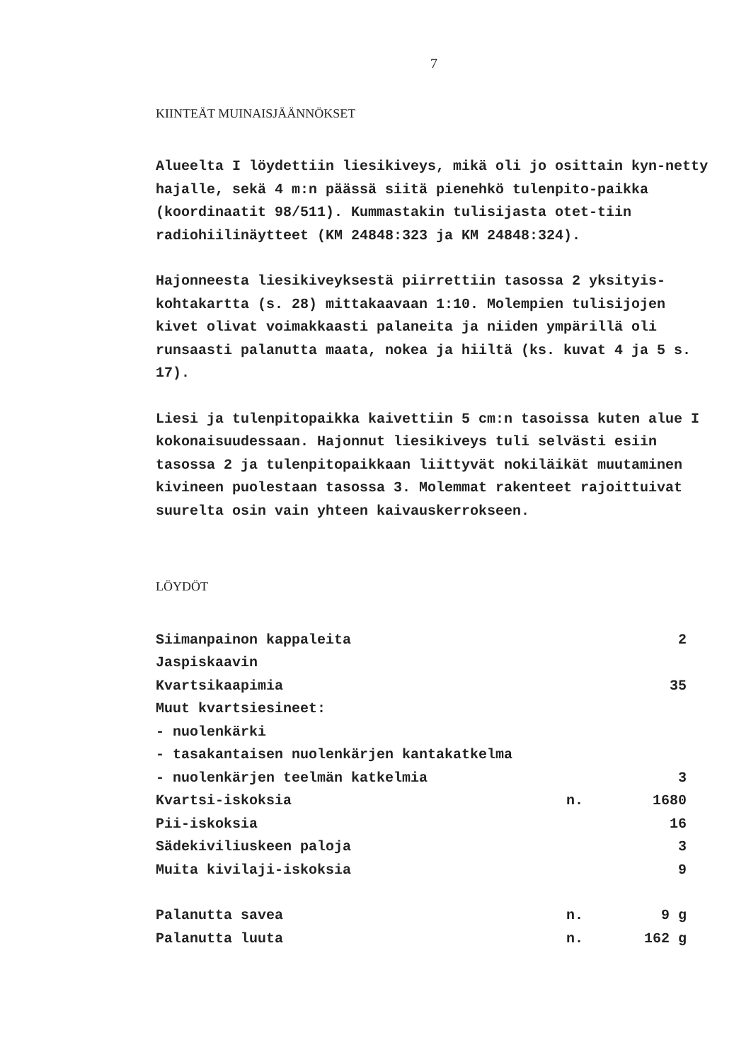7
KIINTEÄT MUINAISJÄÄNNÖKSET
Alueelta I löydettiin liesikiveys, mikä oli jo osittain kyn-netty hajalle, sekä 4 m:n päässä siitä pienehkö tulenpito-paikka (koordinaatit 98/511). Kummastakin tulisijasta otet-tiin radiohiilinäytteet (KM 24848:323 ja KM 24848:324).
Hajonneesta liesikiveyksestä piirrettiin tasossa 2 yksityis-kohtakartta (s. 28) mittakaavaan 1:10. Molempien tulisijojen kivet olivat voimakkaasti palaneita ja niiden ympärillä oli runsaasti palanutta maata, nokea ja hiiltä (ks. kuvat 4 ja 5 s. 17).
Liesi ja tulenpitopaikka kaivettiin 5 cm:n tasoissa kuten alue I kokonaisuudessaan. Hajonnut liesikiveys tuli selvästi esiin tasossa 2 ja tulenpitopaikkaan liittyvät nokiläikät muutaminen kivineen puolestaan tasossa 3. Molemmat rakenteet rajoittuivat suurelta osin vain yhteen kaivauskerrokseen.
LÖYDÖT
| Siimanpainon kappaleita | | 2 |
| Jaspiskaavin | | |
| Kvartsikaapimia | | 35 |
| Muut kvartsiesineet: | | |
| - nuolenkärki | | |
| - tasakantaisen nuolenkärjen kantakatkelma | | |
| - nuolenkärjen teelmän katkelmia | | 3 |
| Kvartsi-iskoksia | n. | 1680 |
| Pii-iskoksia | | 16 |
| Sädekiviliuskeen paloja | | 3 |
| Muita kivilaji-iskoksia | | 9 |
| Palanutta savea | n. | 9 g |
| Palanutta luuta | n. | 162 g |